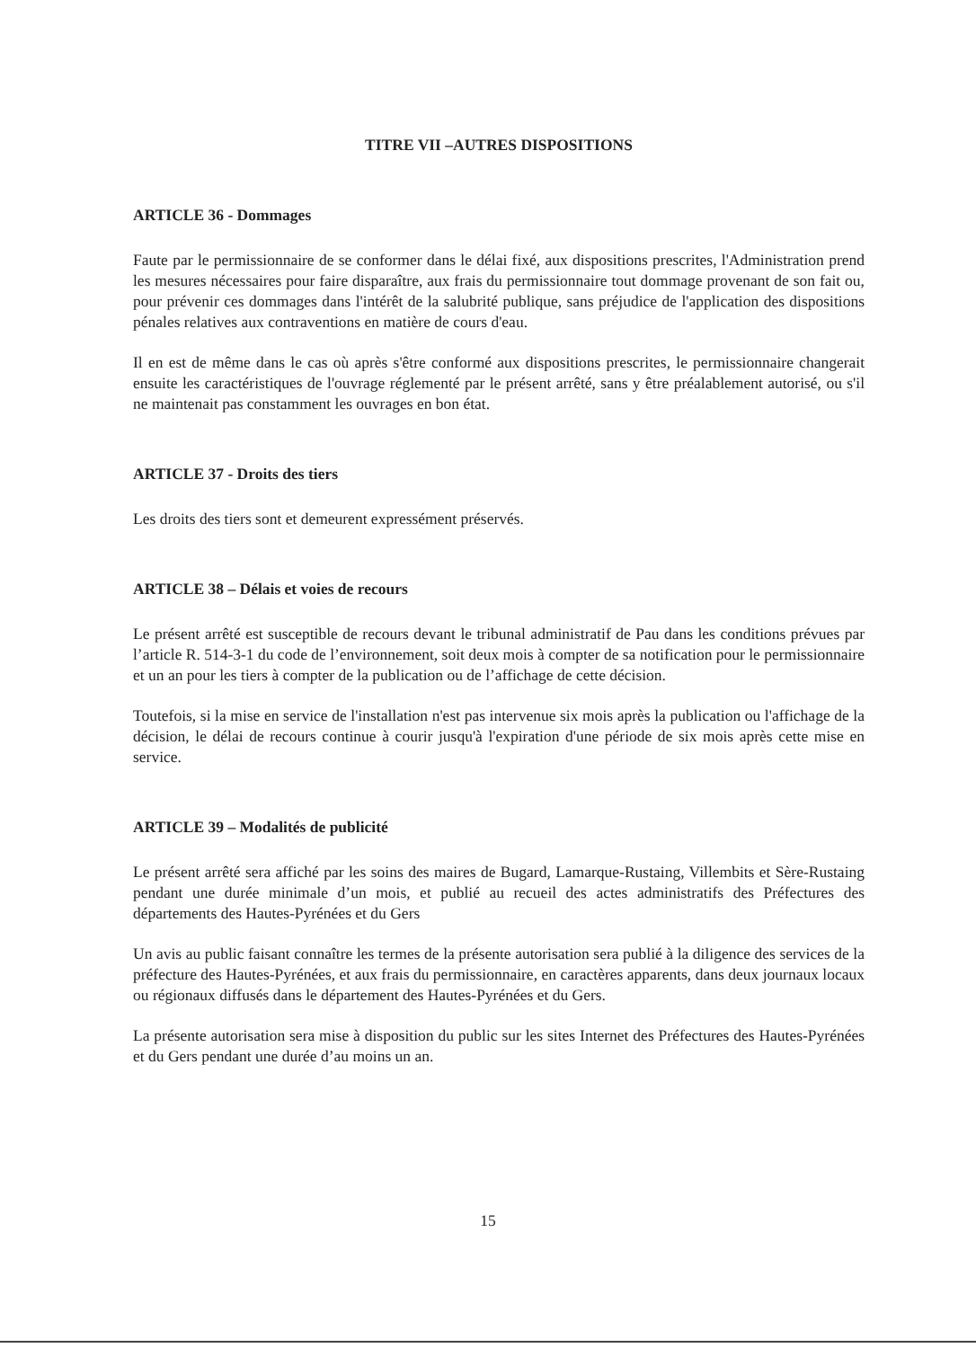TITRE VII –AUTRES DISPOSITIONS
ARTICLE 36 - Dommages
Faute par le permissionnaire de se conformer dans le délai fixé, aux dispositions prescrites, l'Administration prend les mesures nécessaires pour faire disparaître, aux frais du permissionnaire tout dommage provenant de son fait ou, pour prévenir ces dommages dans l'intérêt de la salubrité publique, sans préjudice de l'application des dispositions pénales relatives aux contraventions en matière de cours d'eau.
Il en est de même dans le cas où après s'être conformé aux dispositions prescrites, le permissionnaire changerait ensuite les caractéristiques de l'ouvrage réglementé par le présent arrêté, sans y être préalablement autorisé, ou s'il ne maintenait pas constamment les ouvrages en bon état.
ARTICLE 37 - Droits des tiers
Les droits des tiers sont et demeurent expressément préservés.
ARTICLE 38 – Délais et voies de recours
Le présent arrêté est susceptible de recours devant le tribunal administratif de Pau dans les conditions prévues par l’article R. 514-3-1 du code de l’environnement, soit deux mois à compter de sa notification pour le permissionnaire et un an pour les tiers à compter de la publication ou de l’affichage de cette décision.
Toutefois, si la mise en service de l'installation n'est pas intervenue six mois après la publication ou l'affichage de la décision, le délai de recours continue à courir jusqu'à l'expiration d'une période de six mois après cette mise en service.
ARTICLE 39 – Modalités de publicité
Le présent arrêté sera affiché par les soins des maires de Bugard, Lamarque-Rustaing, Villembits et Sère-Rustaing pendant une durée minimale d’un mois, et publié au recueil des actes administratifs des Préfectures des départements des Hautes-Pyrénées et du Gers
Un avis au public faisant connaître les termes de la présente autorisation sera publié à la diligence des services de la préfecture des Hautes-Pyrénées, et aux frais du permissionnaire, en caractères apparents, dans deux journaux locaux ou régionaux diffusés dans le département des Hautes-Pyrénées et du Gers.
La présente autorisation sera mise à disposition du public sur les sites Internet des Préfectures des Hautes-Pyrénées et du Gers pendant une durée d’au moins un an.
15